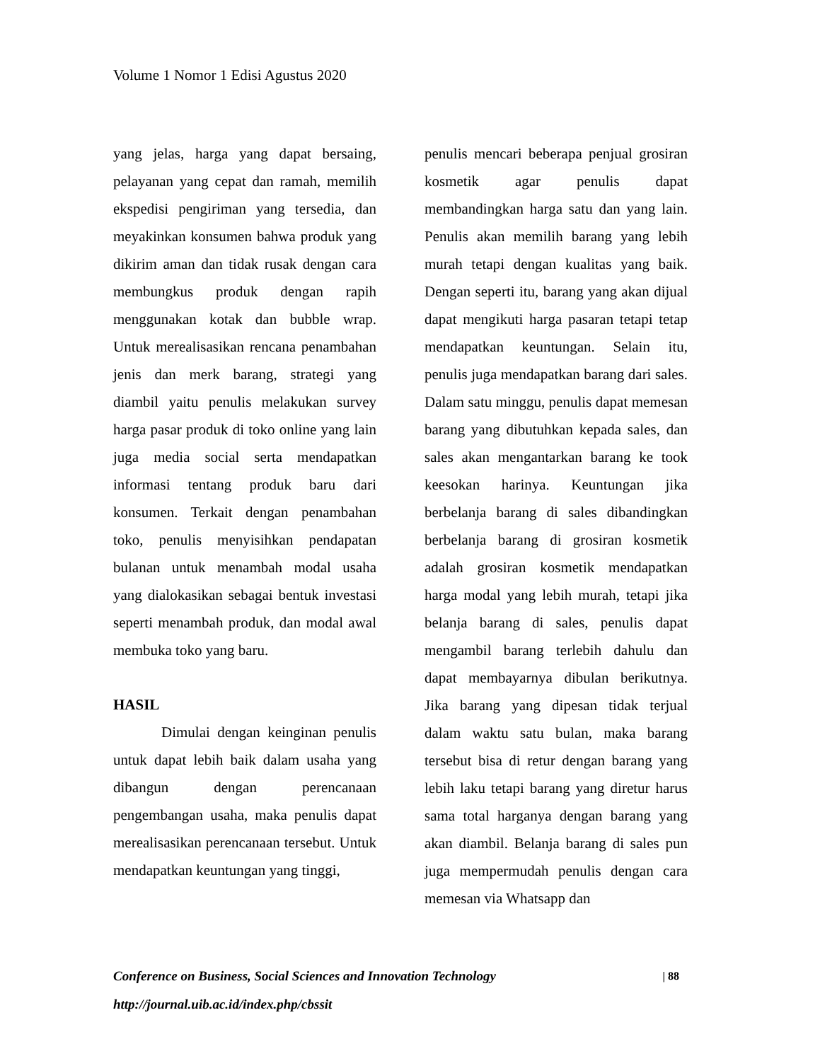Volume 1 Nomor 1 Edisi Agustus 2020
yang jelas, harga yang dapat bersaing, pelayanan yang cepat dan ramah, memilih ekspedisi pengiriman yang tersedia, dan meyakinkan konsumen bahwa produk yang dikirim aman dan tidak rusak dengan cara membungkus produk dengan rapih menggunakan kotak dan bubble wrap. Untuk merealisasikan rencana penambahan jenis dan merk barang, strategi yang diambil yaitu penulis melakukan survey harga pasar produk di toko online yang lain juga media social serta mendapatkan informasi tentang produk baru dari konsumen. Terkait dengan penambahan toko, penulis menyisihkan pendapatan bulanan untuk menambah modal usaha yang dialokasikan sebagai bentuk investasi seperti menambah produk, dan modal awal membuka toko yang baru.
HASIL
Dimulai dengan keinginan penulis untuk dapat lebih baik dalam usaha yang dibangun dengan perencanaan pengembangan usaha, maka penulis dapat merealisasikan perencanaan tersebut. Untuk mendapatkan keuntungan yang tinggi,
penulis mencari beberapa penjual grosiran kosmetik agar penulis dapat membandingkan harga satu dan yang lain. Penulis akan memilih barang yang lebih murah tetapi dengan kualitas yang baik. Dengan seperti itu, barang yang akan dijual dapat mengikuti harga pasaran tetapi tetap mendapatkan keuntungan. Selain itu, penulis juga mendapatkan barang dari sales. Dalam satu minggu, penulis dapat memesan barang yang dibutuhkan kepada sales, dan sales akan mengantarkan barang ke took keesokan harinya. Keuntungan jika berbelanja barang di sales dibandingkan berbelanja barang di grosiran kosmetik adalah grosiran kosmetik mendapatkan harga modal yang lebih murah, tetapi jika belanja barang di sales, penulis dapat mengambil barang terlebih dahulu dan dapat membayarnya dibulan berikutnya. Jika barang yang dipesan tidak terjual dalam waktu satu bulan, maka barang tersebut bisa di retur dengan barang yang lebih laku tetapi barang yang diretur harus sama total harganya dengan barang yang akan diambil. Belanja barang di sales pun juga mempermudah penulis dengan cara memesan via Whatsapp dan
Conference on Business, Social Sciences and Innovation Technology | 88
http://journal.uib.ac.id/index.php/cbssit